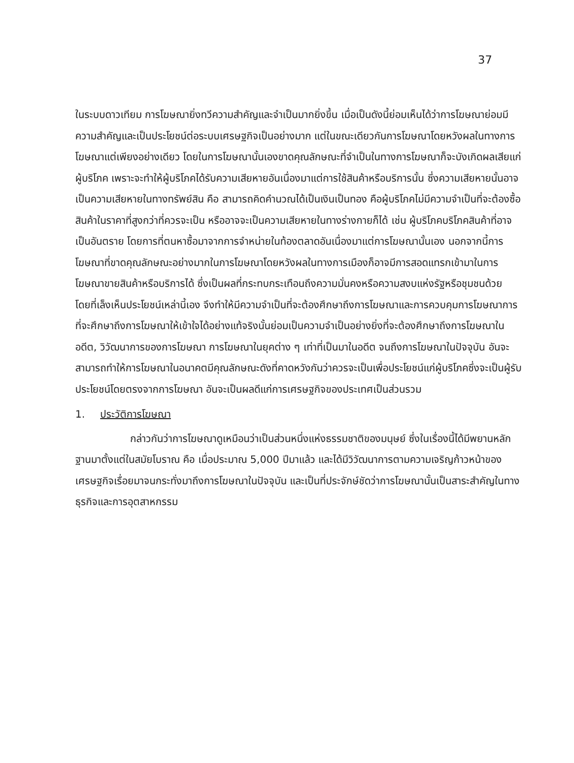37
ในระบบดาวเทียม การโฆษณายิ่งทวีความสำคัญและจำเป็นมากยิ่งขึ้น เมื่อเป็นดังนี้ย่อมเห็นได้ว่าการโฆษณาย่อมมีความสำคัญและเป็นประโยชน์ต่อระบบเศรษฐกิจเป็นอย่างมาก แต่ในขณะเดียวกันการโฆษณาโดยหวังผลในทางการโฆษณาแต่เพียงอย่างเดียว โดยในการโฆษณานั้นเองขาดคุณลักษณะที่จำเป็นในทางการโฆษณาก็จะบังเกิดผลเสียแก่ผู้บริโภค เพราะจะทำให้ผู้บริโภคได้รับความเสียหายอันเนื่องมาแต่การใช้สินค้าหรือบริการนั้น ซึ่งความเสียหายนั้นอาจเป็นความเสียหายในทางทรัพย์สิน คือ สามารถคิดคำนวณได้เป็นเงินเป็นทอง คือผู้บริโภคไม่มีความจำเป็นที่จะต้องซื้อสินค้าในราคาที่สูงกว่าที่ควรจะเป็น หรืออาจจะเป็นความเสียหายในทางร่างกายก็ได้ เช่น ผู้บริโภคบริโภคสินค้าที่อาจเป็นอันตราย โดยการที่ตนหาซื้อมาจากการจำหน่ายในท้องตลาดอันเนื่องมาแต่การโฆษณานั้นเอง นอกจากนี้การโฆษณาที่ขาดคุณลักษณะอย่างมากในการโฆษณาโดยหวังผลในทางการเมืองก็อาจมีการสอดแทรกเข้ามาในการโฆษณาขายสินค้าหรือบริการได้ ซึ่งเป็นผลที่กระทบกระเทือนถึงความมั่นคงหรือความสงบแห่งรัฐหรือชุมชนด้วย โดยที่เล็งเห็นประโยชน์เหล่านี้เอง จึงทำให้มีความจำเป็นที่จะต้องศึกษาถึงการโฆษณาและการควบคุมการโฆษณาการที่จะศึกษาถึงการโฆษณาให้เข้าใจได้อย่างแท้จริงนั้นย่อมเป็นความจำเป็นอย่างยิ่งที่จะต้องศึกษาถึงการโฆษณาในอดีต, วิวัฒนาการของการโฆษณา การโฆษณาในยุคต่าง ๆ เท่าที่เป็นมาในอดีต จนถึงการโฆษณาในปัจจุบัน อันจะสามารถทำให้การโฆษณาในอนาคตมีคุณลักษณะดังที่คาดหวังกันว่าควรจะเป็นเพื่อประโยชน์แก่ผู้บริโภคซึ่งจะเป็นผู้รับประโยชน์โดยตรงจากการโฆษณา อันจะเป็นผลดีแก่การเศรษฐกิจของประเทศเป็นส่วนรวม
1. ประวัติการโฆษณา
กล่าวกันว่าการโฆษณาดูเหมือนว่าเป็นส่วนหนึ่งแห่งธรรมชาติของมนุษย์ ซึ่งในเรื่องนี้ได้มีพยานหลักฐานมาตั้งแต่ในสมัยโบราณ คือ เมื่อประมาณ 5,000 ปีมาแล้ว และได้มีวิวัฒนาการตามความเจริญก้าวหน้าของเศรษฐกิจเรื่อยมาจนกระทั่งมาถึงการโฆษณาในปัจจุบัน และเป็นที่ประจักษ์ชัดว่าการโฆษณานั้นเป็นสาระสำคัญในทางธุรกิจและการอุตสาหกรรม